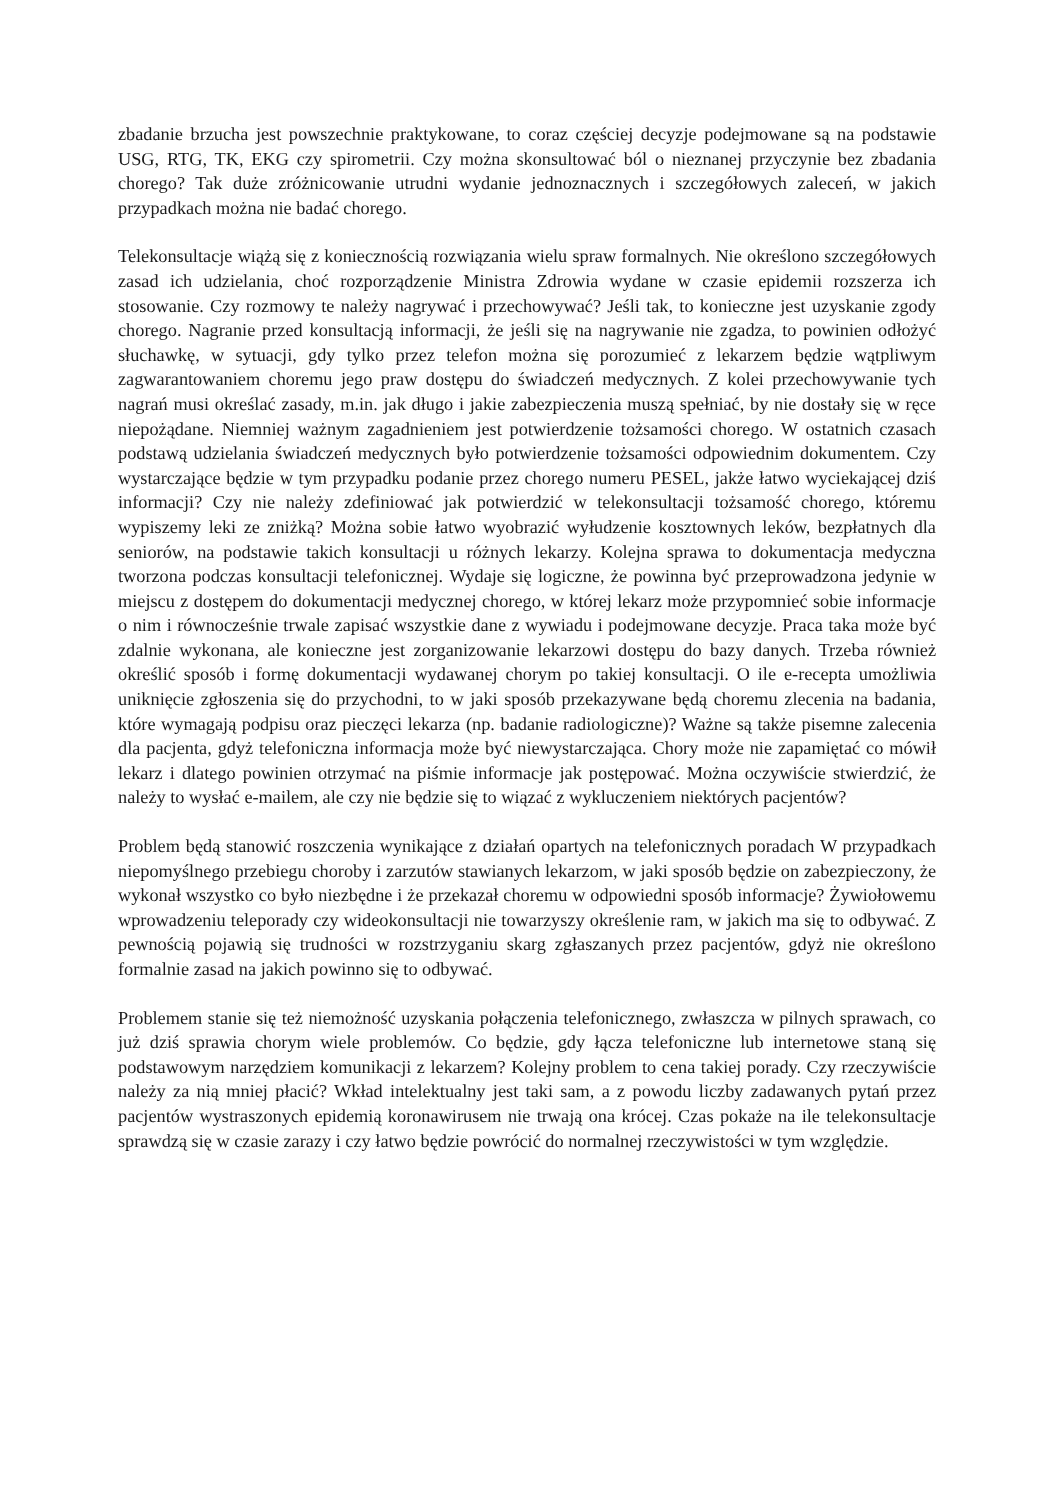zbadanie brzucha jest powszechnie praktykowane, to coraz częściej decyzje podejmowane są na podstawie USG, RTG, TK, EKG czy spirometrii. Czy można skonsultować ból o nieznanej przyczynie bez zbadania chorego? Tak duże zróżnicowanie utrudni wydanie jednoznacznych i szczegółowych zaleceń, w jakich przypadkach można nie badać chorego.
Telekonsultacje wiążą się z koniecznością rozwiązania wielu spraw formalnych. Nie określono szczegółowych zasad ich udzielania, choć rozporządzenie Ministra Zdrowia wydane w czasie epidemii rozszerza ich stosowanie. Czy rozmowy te należy nagrywać i przechowywać? Jeśli tak, to konieczne jest uzyskanie zgody chorego. Nagranie przed konsultacją informacji, że jeśli się na nagrywanie nie zgadza, to powinien odłożyć słuchawkę, w sytuacji, gdy tylko przez telefon można się porozumieć z lekarzem będzie wątpliwym zagwarantowaniem choremu jego praw dostępu do świadczeń medycznych. Z kolei przechowywanie tych nagrań musi określać zasady, m.in. jak długo i jakie zabezpieczenia muszą spełniać, by nie dostały się w ręce niepożądane. Niemniej ważnym zagadnieniem jest potwierdzenie tożsamości chorego. W ostatnich czasach podstawą udzielania świadczeń medycznych było potwierdzenie tożsamości odpowiednim dokumentem. Czy wystarczające będzie w tym przypadku podanie przez chorego numeru PESEL, jakże łatwo wyciekającej dziś informacji? Czy nie należy zdefiniować jak potwierdzić w telekonsultacji tożsamość chorego, któremu wypiszemy leki ze zniżką? Można sobie łatwo wyobrazić wyłudzenie kosztownych leków, bezpłatnych dla seniorów, na podstawie takich konsultacji u różnych lekarzy. Kolejna sprawa to dokumentacja medyczna tworzona podczas konsultacji telefonicznej. Wydaje się logiczne, że powinna być przeprowadzona jedynie w miejscu z dostępem do dokumentacji medycznej chorego, w której lekarz może przypomnieć sobie informacje o nim i równocześnie trwale zapisać wszystkie dane z wywiadu i podejmowane decyzje. Praca taka może być zdalnie wykonana, ale konieczne jest zorganizowanie lekarzowi dostępu do bazy danych. Trzeba również określić sposób i formę dokumentacji wydawanej chorym po takiej konsultacji. O ile e-recepta umożliwia uniknięcie zgłoszenia się do przychodni, to w jaki sposób przekazywane będą choremu zlecenia na badania, które wymagają podpisu oraz pieczęci lekarza (np. badanie radiologiczne)? Ważne są także pisemne zalecenia dla pacjenta, gdyż telefoniczna informacja może być niewystarczająca. Chory może nie zapamiętać co mówił lekarz i dlatego powinien otrzymać na piśmie informacje jak postępować. Można oczywiście stwierdzić, że należy to wysłać e-mailem, ale czy nie będzie się to wiązać z wykluczeniem niektórych pacjentów?
Problem będą stanowić roszczenia wynikające z działań opartych na telefonicznych poradach W przypadkach niepomyślnego przebiegu choroby i zarzutów stawianych lekarzom, w jaki sposób będzie on zabezpieczony, że wykonał wszystko co było niezbędne i że przekazał choremu w odpowiedni sposób informacje? Żywiołowemu wprowadzeniu teleporady czy wideokonsultacji nie towarzyszy określenie ram, w jakich ma się to odbywać. Z pewnością pojawią się trudności w rozstrzyganiu skarg zgłaszanych przez pacjentów, gdyż nie określono formalnie zasad na jakich powinno się to odbywać.
Problemem stanie się też niemożność uzyskania połączenia telefonicznego, zwłaszcza w pilnych sprawach, co już dziś sprawia chorym wiele problemów. Co będzie, gdy łącza telefoniczne lub internetowe staną się podstawowym narzędziem komunikacji z lekarzem? Kolejny problem to cena takiej porady. Czy rzeczywiście należy za nią mniej płacić? Wkład intelektualny jest taki sam, a z powodu liczby zadawanych pytań przez pacjentów wystraszonych epidemią koronawirusem nie trwają ona krócej. Czas pokaże na ile telekonsultacje sprawdzą się w czasie zarazy i czy łatwo będzie powrócić do normalnej rzeczywistości w tym względzie.